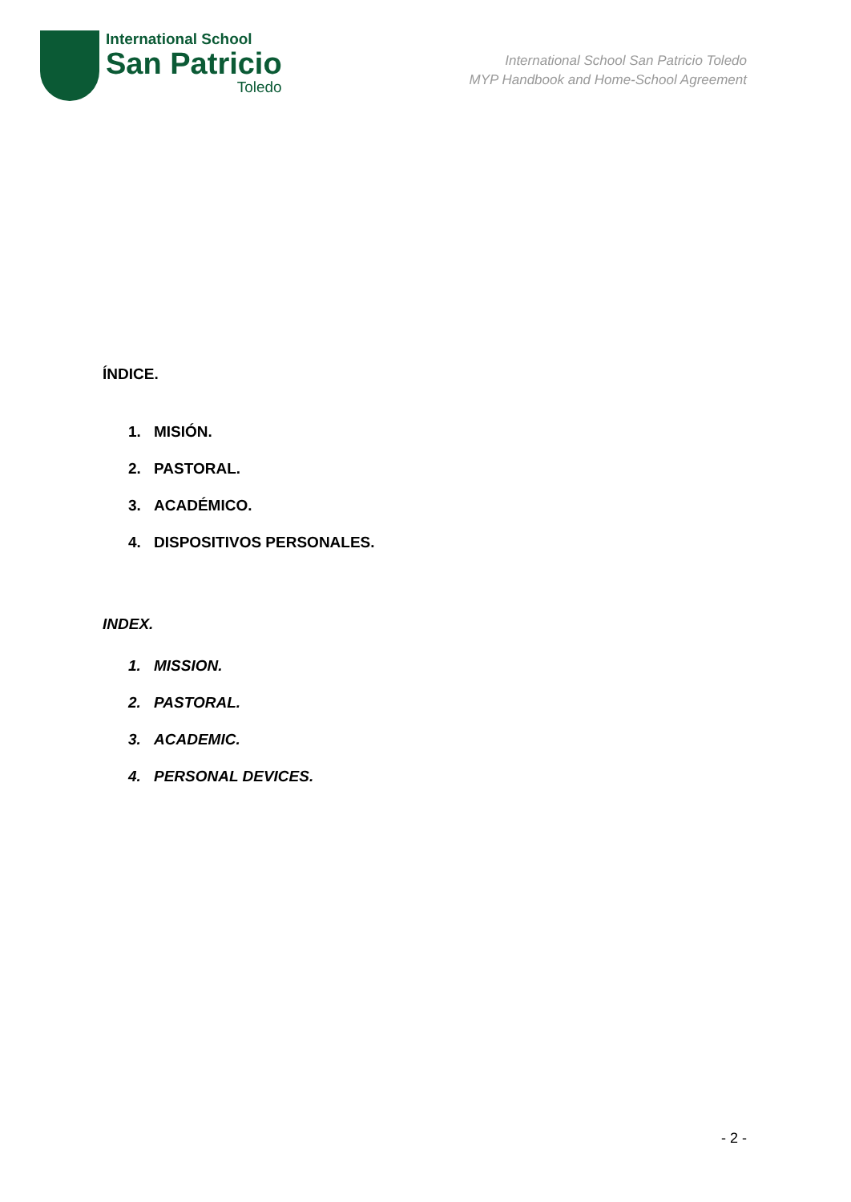International School
San Patricio
Toledo
International School San Patricio Toledo
MYP Handbook and Home-School Agreement
ÍNDICE.
1. MISIÓN.
2. PASTORAL.
3. ACADÉMICO.
4. DISPOSITIVOS PERSONALES.
INDEX.
1. MISSION.
2. PASTORAL.
3. ACADEMIC.
4. PERSONAL DEVICES.
- 2 -